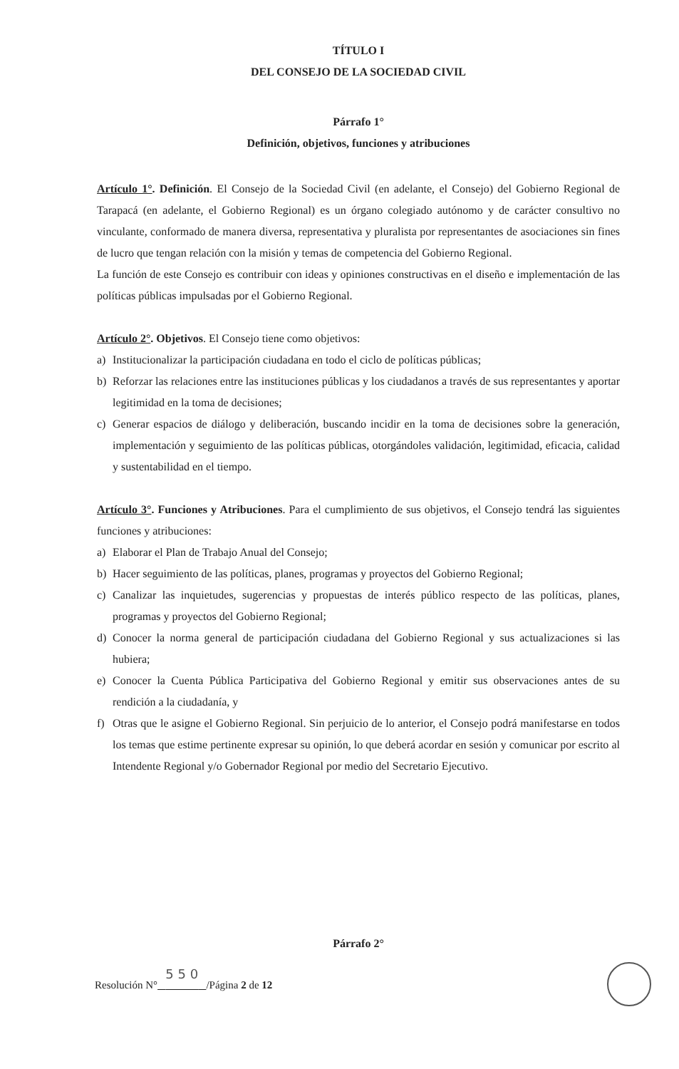TÍTULO I
DEL CONSEJO DE LA SOCIEDAD CIVIL
Párrafo 1°
Definición, objetivos, funciones y atribuciones
Artículo 1°. Definición. El Consejo de la Sociedad Civil (en adelante, el Consejo) del Gobierno Regional de Tarapacá (en adelante, el Gobierno Regional) es un órgano colegiado autónomo y de carácter consultivo no vinculante, conformado de manera diversa, representativa y pluralista por representantes de asociaciones sin fines de lucro que tengan relación con la misión y temas de competencia del Gobierno Regional.
La función de este Consejo es contribuir con ideas y opiniones constructivas en el diseño e implementación de las políticas públicas impulsadas por el Gobierno Regional.
Artículo 2°. Objetivos. El Consejo tiene como objetivos:
a) Institucionalizar la participación ciudadana en todo el ciclo de políticas públicas;
b) Reforzar las relaciones entre las instituciones públicas y los ciudadanos a través de sus representantes y aportar legitimidad en la toma de decisiones;
c) Generar espacios de diálogo y deliberación, buscando incidir en la toma de decisiones sobre la generación, implementación y seguimiento de las políticas públicas, otorgándoles validación, legitimidad, eficacia, calidad y sustentabilidad en el tiempo.
Artículo 3°. Funciones y Atribuciones. Para el cumplimiento de sus objetivos, el Consejo tendrá las siguientes funciones y atribuciones:
a) Elaborar el Plan de Trabajo Anual del Consejo;
b) Hacer seguimiento de las políticas, planes, programas y proyectos del Gobierno Regional;
c) Canalizar las inquietudes, sugerencias y propuestas de interés público respecto de las políticas, planes, programas y proyectos del Gobierno Regional;
d) Conocer la norma general de participación ciudadana del Gobierno Regional y sus actualizaciones si las hubiera;
e) Conocer la Cuenta Pública Participativa del Gobierno Regional y emitir sus observaciones antes de su rendición a la ciudadanía, y
f) Otras que le asigne el Gobierno Regional. Sin perjuicio de lo anterior, el Consejo podrá manifestarse en todos los temas que estime pertinente expresar su opinión, lo que deberá acordar en sesión y comunicar por escrito al Intendente Regional y/o Gobernador Regional por medio del Secretario Ejecutivo.
Párrafo 2°
Resolución N° 5 5 0 /Página 2 de 12